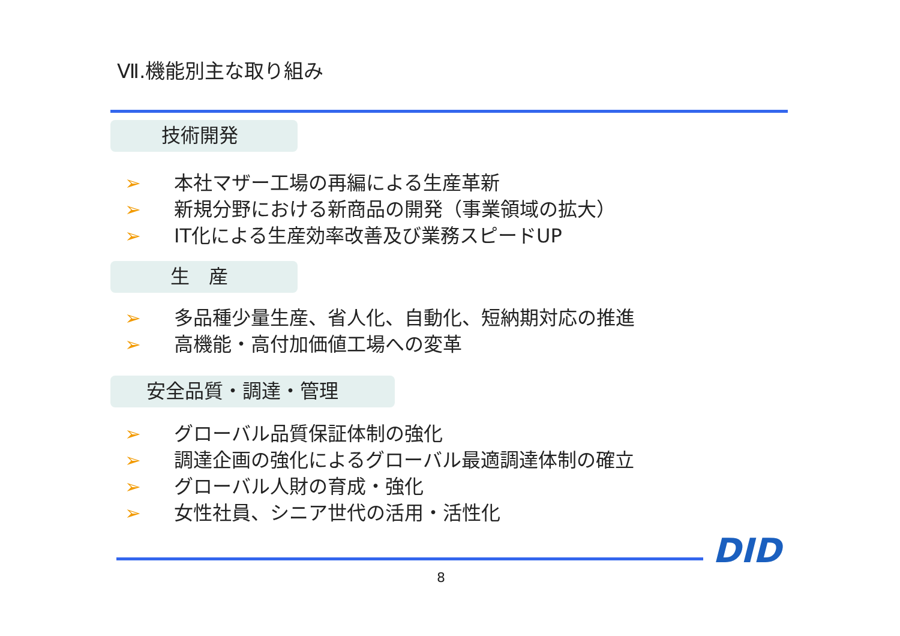Ⅶ.機能別主な取り組み
技術開発
➢ 本社マザー工場の再編による生産革新
➢ 新規分野における新商品の開発（事業領域の拡大）
➢ IT化による生産効率改善及び業務スピードUP
生　産
➢ 多品種少量生産、省人化、自動化、短納期対応の推進
➢ 高機能・高付加価値工場への変革
安全品質・調達・管理
➢ グローバル品質保証体制の強化
➢ 調達企画の強化によるグローバル最適調達体制の確立
➢ グローバル人財の育成・強化
➢ 女性社員、シニア世代の活用・活性化
DID
8